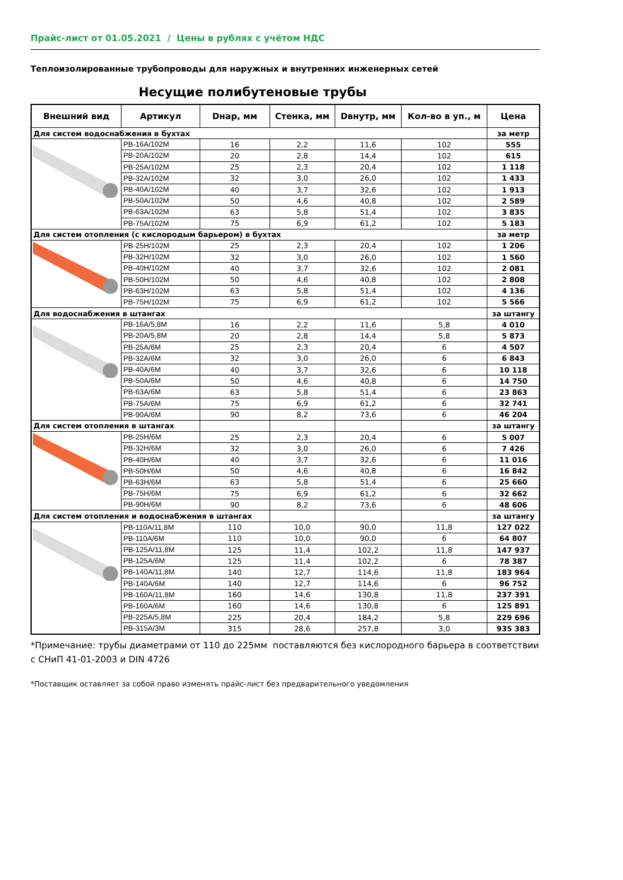Прайс-лист от 01.05.2021 / Цены в рублях с учётом НДС
Теплоизолированные трубопроводы для наружных и внутренних инженерных сетей
Несущие полибутеновые трубы
| Внешний вид | Артикул | Dнар, мм | Стенка, мм | Dвнутр, мм | Кол-во в уп., м | Цена |
| --- | --- | --- | --- | --- | --- | --- |
| Для систем водоснабжения в бухтах | | | | | | за метр |
| | PB-16A/102M | 16 | 2,2 | 11,6 | 102 | 555 |
| | PB-20A/102M | 20 | 2,8 | 14,4 | 102 | 615 |
| | PB-25A/102M | 25 | 2,3 | 20,4 | 102 | 1 118 |
| | PB-32A/102M | 32 | 3,0 | 26,0 | 102 | 1 433 |
| | PB-40A/102M | 40 | 3,7 | 32,6 | 102 | 1 913 |
| | PB-50A/102M | 50 | 4,6 | 40,8 | 102 | 2 589 |
| | PB-63A/102M | 63 | 5,8 | 51,4 | 102 | 3 835 |
| | PB-75A/102M | 75 | 6,9 | 61,2 | 102 | 5 183 |
| Для систем отопления (с кислородым барьером) в бухтах | | | | | | за метр |
| | PB-25H/102M | 25 | 2,3 | 20,4 | 102 | 1 206 |
| | PB-32H/102M | 32 | 3,0 | 26,0 | 102 | 1 560 |
| | PB-40H/102M | 40 | 3,7 | 32,6 | 102 | 2 081 |
| | PB-50H/102M | 50 | 4,6 | 40,8 | 102 | 2 808 |
| | PB-63H/102M | 63 | 5,8 | 51,4 | 102 | 4 136 |
| | PB-75H/102M | 75 | 6,9 | 61,2 | 102 | 5 566 |
| Для водоснабжения в штангах | | | | | | за штангу |
| | PB-16A/5,8M | 16 | 2,2 | 11,6 | 5,8 | 4 010 |
| | PB-20A/5,8M | 20 | 2,8 | 14,4 | 5,8 | 5 873 |
| | PB-25A/6M | 25 | 2,3 | 20,4 | 6 | 4 507 |
| | PB-32A/6M | 32 | 3,0 | 26,0 | 6 | 6 843 |
| | PB-40A/6M | 40 | 3,7 | 32,6 | 6 | 10 118 |
| | PB-50A/6M | 50 | 4,6 | 40,8 | 6 | 14 750 |
| | PB-63A/6M | 63 | 5,8 | 51,4 | 6 | 23 863 |
| | PB-75A/6M | 75 | 6,9 | 61,2 | 6 | 32 741 |
| | PB-90A/6M | 90 | 8,2 | 73,6 | 6 | 46 204 |
| Для систем отопления в штангах | | | | | | за штангу |
| | PB-25H/6M | 25 | 2,3 | 20,4 | 6 | 5 007 |
| | PB-32H/6M | 32 | 3,0 | 26,0 | 6 | 7 426 |
| | PB-40H/6M | 40 | 3,7 | 32,6 | 6 | 11 016 |
| | PB-50H/6M | 50 | 4,6 | 40,8 | 6 | 16 842 |
| | PB-63H/6M | 63 | 5,8 | 51,4 | 6 | 25 660 |
| | PB-75H/6M | 75 | 6,9 | 61,2 | 6 | 32 662 |
| | PB-90H/6M | 90 | 8,2 | 73,6 | 6 | 48 606 |
| Для систем отопления и водоснабжения в штангах | | | | | | за штангу |
| | PB-110A/11,8M | 110 | 10,0 | 90,0 | 11,8 | 127 022 |
| | PB-110A/6M | 110 | 10,0 | 90,0 | 6 | 64 807 |
| | PB-125A/11,8M | 125 | 11,4 | 102,2 | 11,8 | 147 937 |
| | PB-125A/6M | 125 | 11,4 | 102,2 | 6 | 78 387 |
| | PB-140A/11,8M | 140 | 12,7 | 114,6 | 11,8 | 183 964 |
| | PB-140A/6M | 140 | 12,7 | 114,6 | 6 | 96 752 |
| | PB-160A/11,8M | 160 | 14,6 | 130,8 | 11,8 | 237 391 |
| | PB-160A/6M | 160 | 14,6 | 130,8 | 6 | 125 891 |
| | PB-225A/5,8M | 225 | 20,4 | 184,2 | 5,8 | 229 696 |
| | PB-315A/3M | 315 | 28,6 | 257,8 | 3,0 | 935 383 |
*Примечание: трубы диаметрами от 110 до 225мм поставляются без кислородного барьера в соответствии с СНиП 41-01-2003 и DIN 4726
*Поставщик оставляет за собой право изменять прайс-лист без предварительного уведомления